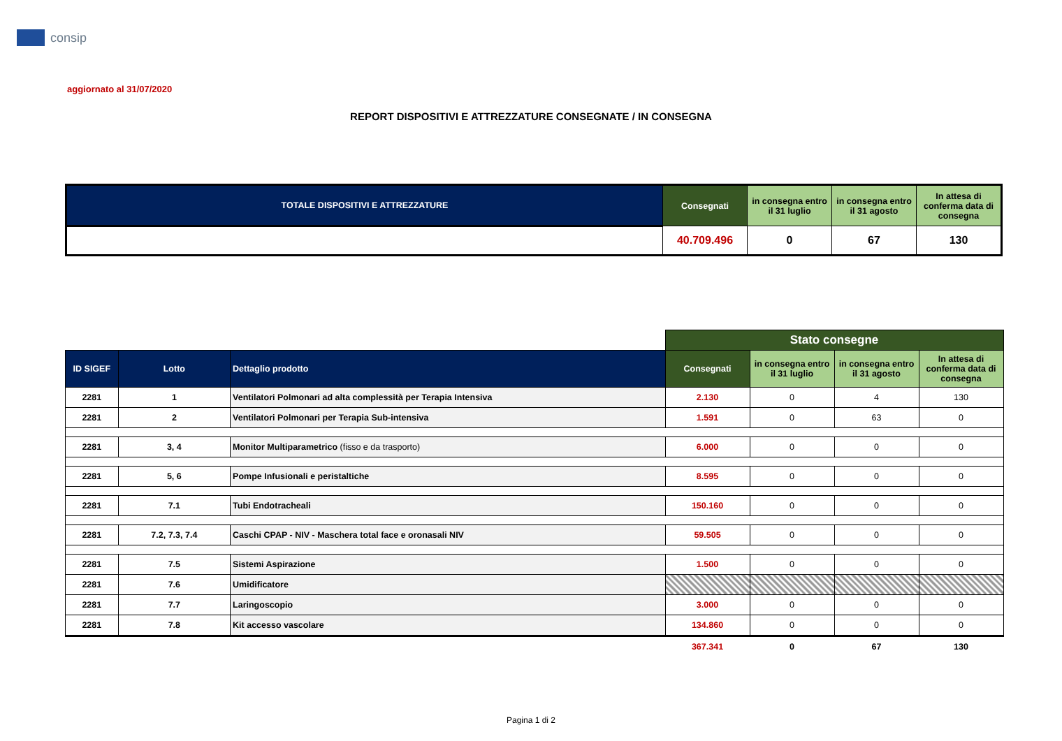consip
aggiornato al 31/07/2020
REPORT DISPOSITIVI E ATTREZZATURE CONSEGNATE / IN CONSEGNA
| TOTALE DISPOSITIVI E ATTREZZATURE | Consegnati | in consegna entro il 31 luglio | in consegna entro il 31 agosto | In attesa di conferma data di consegna |
| --- | --- | --- | --- | --- |
| | 40.709.496 | 0 | 67 | 130 |
| | | | Stato consegne | | | |
| ID SIGEF | Lotto | Dettaglio prodotto | Consegnati | in consegna entro il 31 luglio | in consegna entro il 31 agosto | In attesa di conferma data di consegna |
| 2281 | 1 | Ventilatori Polmonari ad alta complessità per Terapia Intensiva | 2.130 | 0 | 4 | 130 |
| 2281 | 2 | Ventilatori Polmonari per Terapia Sub-intensiva | 1.591 | 0 | 63 | 0 |
| 2281 | 3, 4 | Monitor Multiparametrico (fisso e da trasporto) | 6.000 | 0 | 0 | 0 |
| 2281 | 5, 6 | Pompe Infusionali e peristaltiche | 8.595 | 0 | 0 | 0 |
| 2281 | 7.1 | Tubi Endotracheali | 150.160 | 0 | 0 | 0 |
| 2281 | 7.2, 7.3, 7.4 | Caschi CPAP - NIV - Maschera total face e oronasali NIV | 59.505 | 0 | 0 | 0 |
| 2281 | 7.5 | Sistemi Aspirazione | 1.500 | 0 | 0 | 0 |
| 2281 | 7.6 | Umidificatore | | | | |
| 2281 | 7.7 | Laringoscopio | 3.000 | 0 | 0 | 0 |
| 2281 | 7.8 | Kit accesso vascolare | 134.860 | 0 | 0 | 0 |
| | | | 367.341 | 0 | 67 | 130 |
Pagina 1 di 2